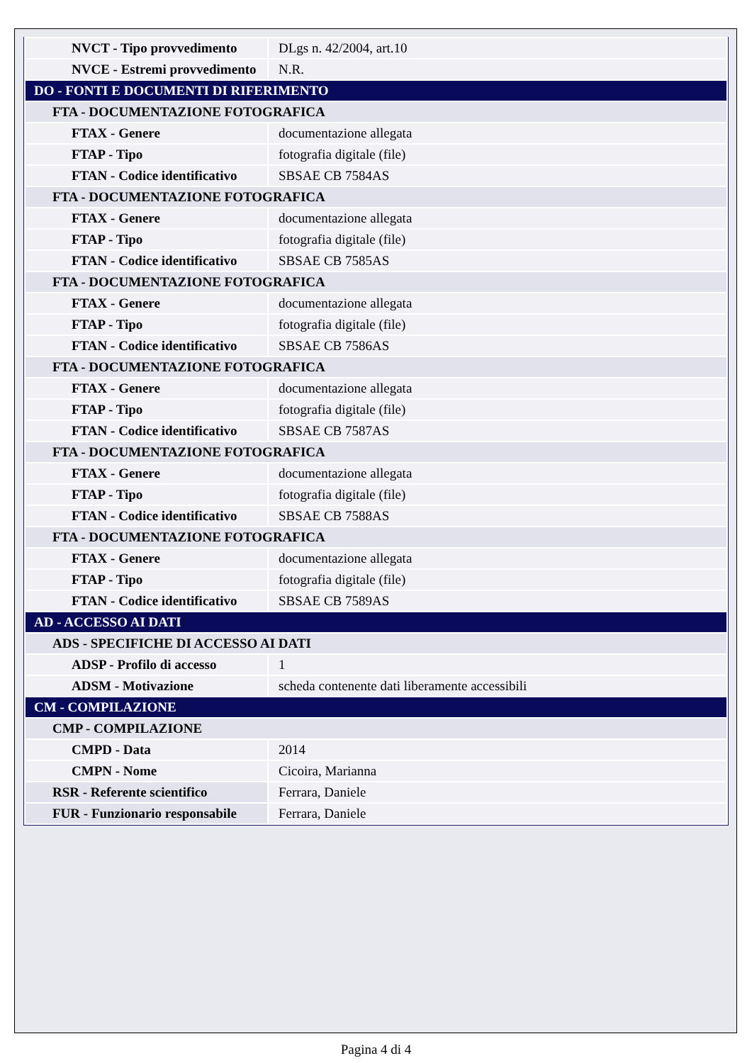| NVCT - Tipo provvedimento | DLgs n. 42/2004, art.10 |
| NVCE - Estremi provvedimento | N.R. |
| DO - FONTI E DOCUMENTI DI RIFERIMENTO | |
| FTA - DOCUMENTAZIONE FOTOGRAFICA | |
| FTAX - Genere | documentazione allegata |
| FTAP - Tipo | fotografia digitale (file) |
| FTAN - Codice identificativo | SBSAE CB 7584AS |
| FTA - DOCUMENTAZIONE FOTOGRAFICA | |
| FTAX - Genere | documentazione allegata |
| FTAP - Tipo | fotografia digitale (file) |
| FTAN - Codice identificativo | SBSAE CB 7585AS |
| FTA - DOCUMENTAZIONE FOTOGRAFICA | |
| FTAX - Genere | documentazione allegata |
| FTAP - Tipo | fotografia digitale (file) |
| FTAN - Codice identificativo | SBSAE CB 7586AS |
| FTA - DOCUMENTAZIONE FOTOGRAFICA | |
| FTAX - Genere | documentazione allegata |
| FTAP - Tipo | fotografia digitale (file) |
| FTAN - Codice identificativo | SBSAE CB 7587AS |
| FTA - DOCUMENTAZIONE FOTOGRAFICA | |
| FTAX - Genere | documentazione allegata |
| FTAP - Tipo | fotografia digitale (file) |
| FTAN - Codice identificativo | SBSAE CB 7588AS |
| FTA - DOCUMENTAZIONE FOTOGRAFICA | |
| FTAX - Genere | documentazione allegata |
| FTAP - Tipo | fotografia digitale (file) |
| FTAN - Codice identificativo | SBSAE CB 7589AS |
| AD - ACCESSO AI DATI | |
| ADS - SPECIFICHE DI ACCESSO AI DATI | |
| ADSP - Profilo di accesso | 1 |
| ADSM - Motivazione | scheda contenente dati liberamente accessibili |
| CM - COMPILAZIONE | |
| CMP - COMPILAZIONE | |
| CMPD - Data | 2014 |
| CMPN - Nome | Cicoira, Marianna |
| RSR - Referente scientifico | Ferrara, Daniele |
| FUR - Funzionario responsabile | Ferrara, Daniele |
Pagina 4 di 4